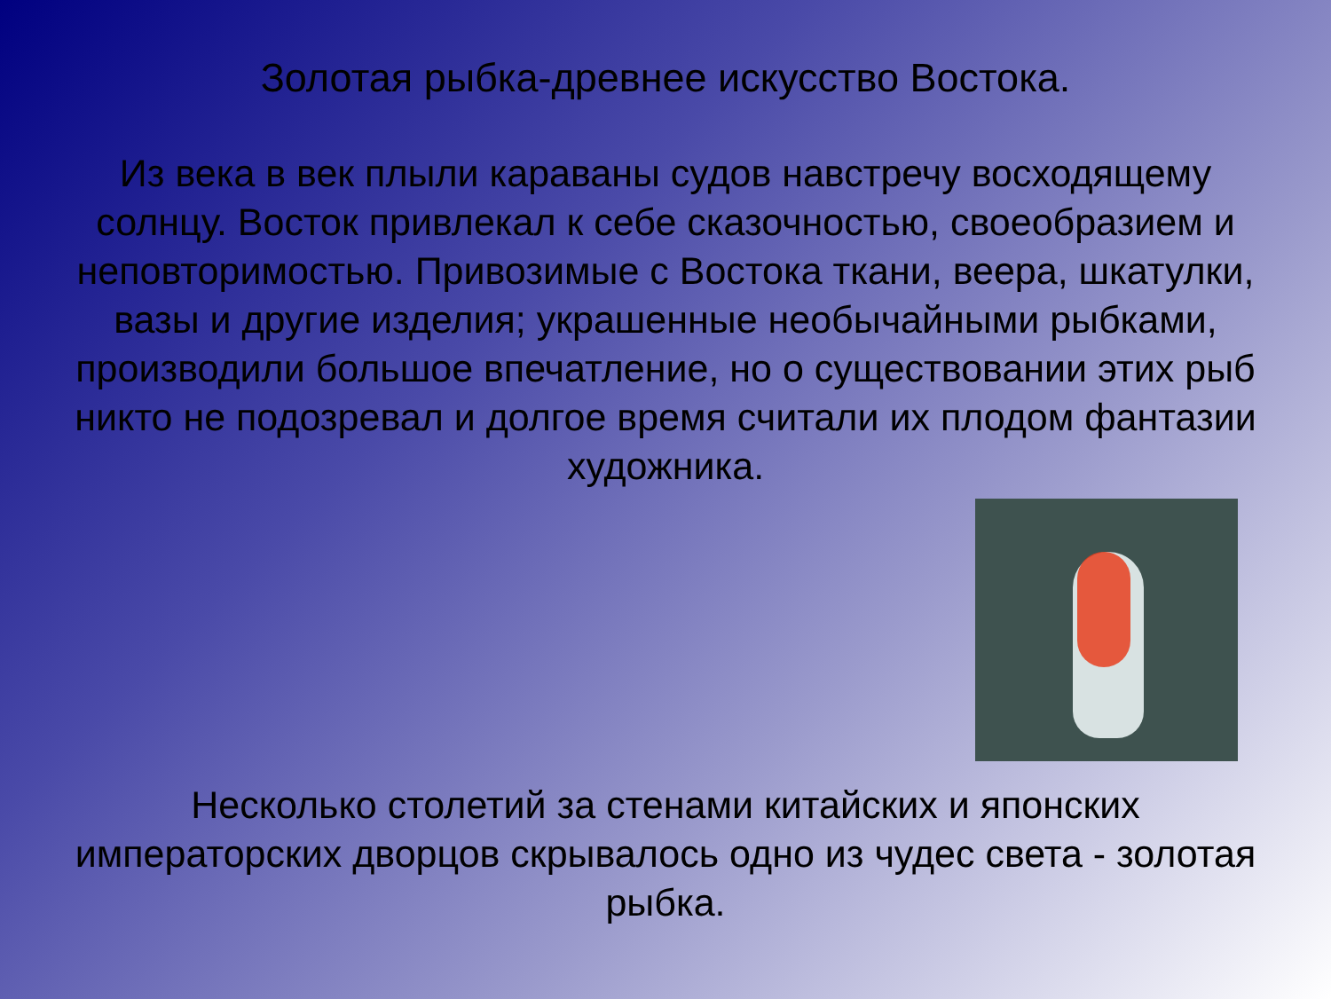Золотая рыбка-древнее искусство Востока.
Из века в век плыли караваны судов навстречу восходящему солнцу. Восток привлекал к себе сказочностью, своеобразием и неповторимостью. Привозимые с Востока ткани, веера, шкатулки, вазы и другие изделия; украшенные необычайными рыбками, производили большое впечатление, но о существовании этих рыб никто не подозревал и долгое время считали их плодом фантазии художника.
Несколько столетий за стенами китайских и японских императорских дворцов скрывалось одно из чудес света - золотая рыбка.